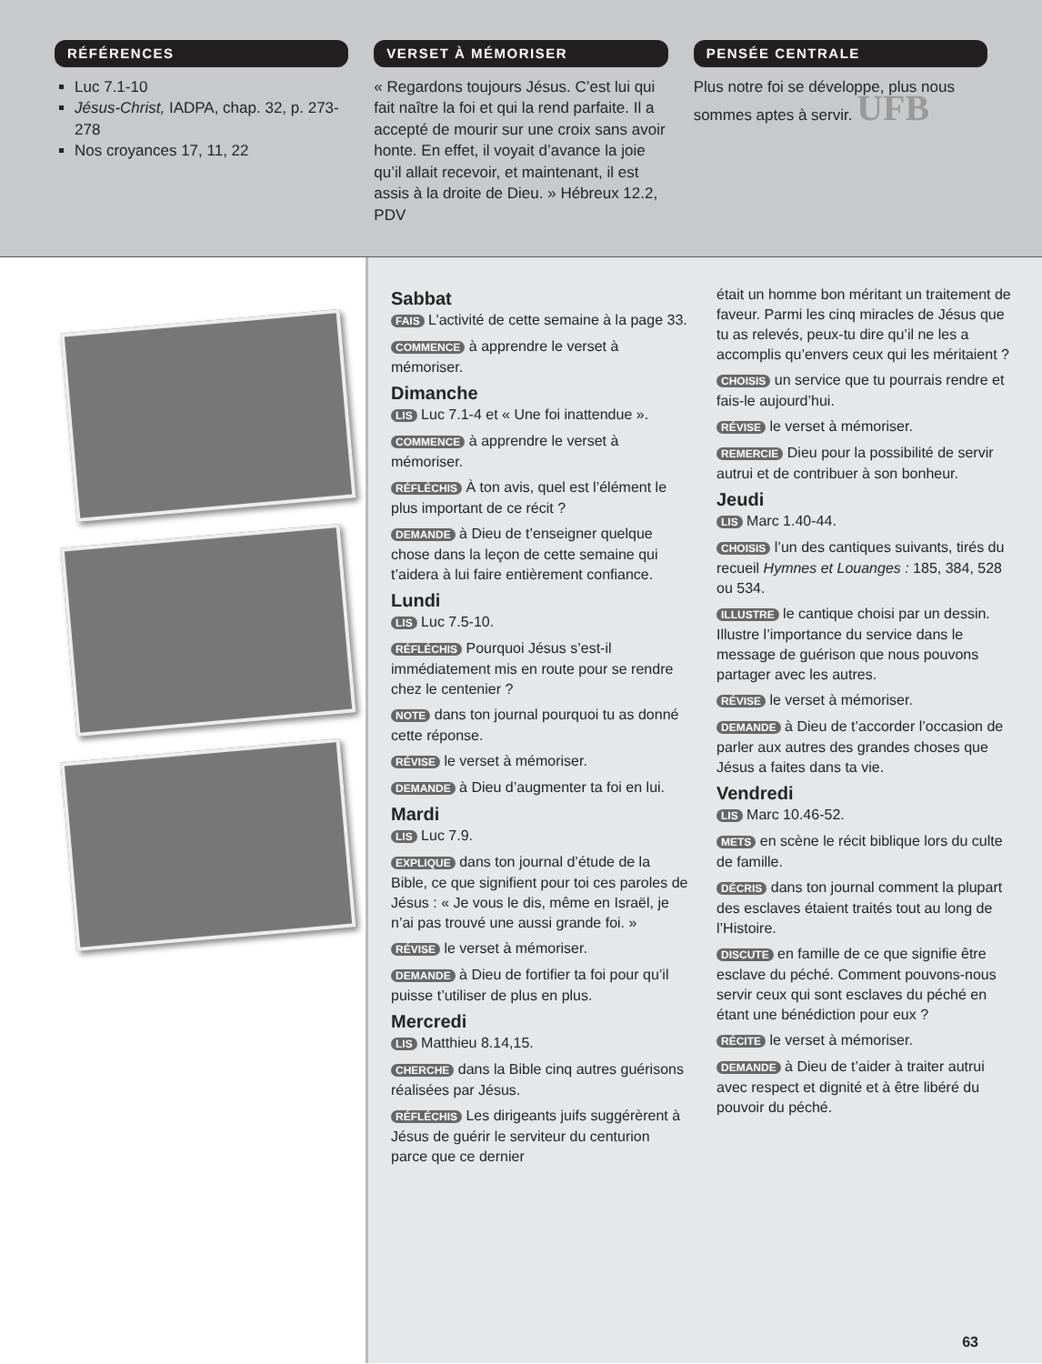RÉFÉRENCES
Luc 7.1-10
Jésus-Christ, IADPA, chap. 32, p. 273-278
Nos croyances 17, 11, 22
VERSET À MÉMORISER
« Regardons toujours Jésus. C’est lui qui fait naître la foi et qui la rend parfaite. Il a accepté de mourir sur une croix sans avoir honte. En effet, il voyait d’avance la joie qu’il allait recevoir, et maintenant, il est assis à la droite de Dieu. » Hébreux 12.2, PDV
PENSÉE CENTRALE
Plus notre foi se développe, plus nous sommes aptes à servir. UFB
Sabbat
FAIS L’activité de cette semaine à la page 33.
COMMENCE à apprendre le verset à mémoriser.
Dimanche
LIS Luc 7.1-4 et « Une foi inattendue ».
COMMENCE à apprendre le verset à mémoriser.
RÉFLÉCHIS À ton avis, quel est l’élément le plus important de ce récit ?
DEMANDE à Dieu de t’enseigner quelque chose dans la leçon de cette semaine qui t’aidera à lui faire entièrement confiance.
Lundi
LIS Luc 7.5-10.
RÉFLÉCHIS Pourquoi Jésus s’est-il immédiatement mis en route pour se rendre chez le centenier ?
NOTE dans ton journal pourquoi tu as donné cette réponse.
RÉVISE le verset à mémoriser.
DEMANDE à Dieu d’augmenter ta foi en lui.
Mardi
LIS Luc 7.9.
EXPLIQUE dans ton journal d’étude de la Bible, ce que signifient pour toi ces paroles de Jésus : « Je vous le dis, même en Israël, je n’ai pas trouvé une aussi grande foi. »
RÉVISE le verset à mémoriser.
DEMANDE à Dieu de fortifier ta foi pour qu’il puisse t’utiliser de plus en plus.
Mercredi
LIS Matthieu 8.14,15.
CHERCHE dans la Bible cinq autres guérisons réalisées par Jésus.
RÉFLÉCHIS Les dirigeants juifs suggérèrent à Jésus de guérir le serviteur du centurion parce que ce dernier
était un homme bon méritant un traitement de faveur. Parmi les cinq miracles de Jésus que tu as relevés, peux-tu dire qu’il ne les a accomplis qu’envers ceux qui les méritaient ?
CHOISIS un service que tu pourrais rendre et fais-le aujourd’hui.
RÉVISE le verset à mémoriser.
REMERCIE Dieu pour la possibilité de servir autrui et de contribuer à son bonheur.
Jeudi
LIS Marc 1.40-44.
CHOISIS l’un des cantiques suivants, tirés du recueil Hymnes et Louanges : 185, 384, 528 ou 534.
ILLUSTRE le cantique choisi par un dessin. Illustre l’importance du service dans le message de guérison que nous pouvons partager avec les autres.
RÉVISE le verset à mémoriser.
DEMANDE à Dieu de t’accorder l’occasion de parler aux autres des grandes choses que Jésus a faites dans ta vie.
Vendredi
LIS Marc 10.46-52.
METS en scène le récit biblique lors du culte de famille.
DÉCRIS dans ton journal comment la plupart des esclaves étaient traités tout au long de l’Histoire.
DISCUTE en famille de ce que signifie être esclave du péché. Comment pouvons-nous servir ceux qui sont esclaves du péché en étant une bénédiction pour eux ?
RÉCITE le verset à mémoriser.
DEMANDE à Dieu de t’aider à traiter autrui avec respect et dignité et à être libéré du pouvoir du péché.
63